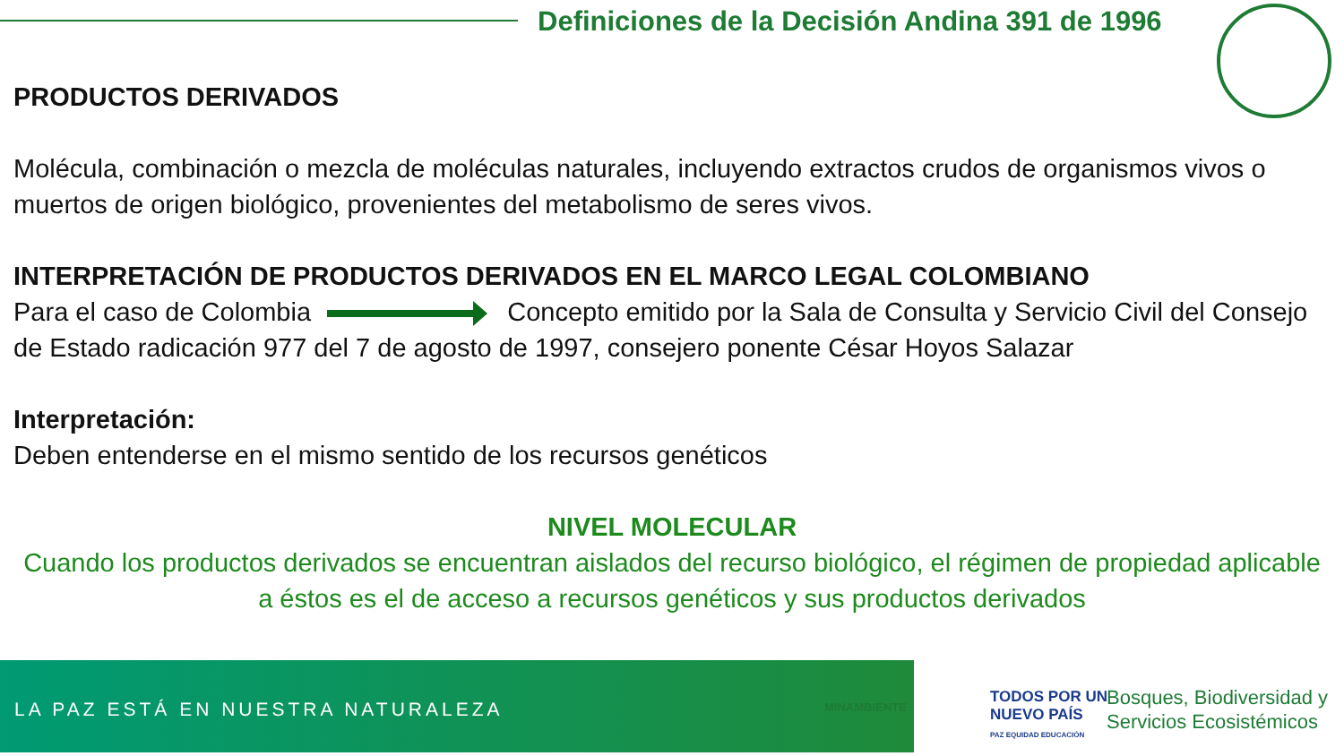Definiciones de la Decisión Andina 391 de 1996
PRODUCTOS DERIVADOS
Molécula, combinación o mezcla de moléculas naturales, incluyendo extractos crudos de organismos vivos o muertos de origen biológico, provenientes del metabolismo de seres vivos.
INTERPRETACIÓN DE PRODUCTOS DERIVADOS EN EL MARCO LEGAL COLOMBIANO
Para el caso de Colombia Concepto emitido por la Sala de Consulta y Servicio Civil del Consejo de Estado radicación 977 del 7 de agosto de 1997, consejero ponente César Hoyos Salazar
Interpretación:
Deben entenderse en el mismo sentido de los recursos genéticos
NIVEL MOLECULAR
Cuando los productos derivados se encuentran aislados del recurso biológico, el régimen de propiedad aplicable a éstos es el de acceso a recursos genéticos y sus productos derivados
LA PAZ ESTÁ EN NUESTRA NATURALEZA
MINAMBIENTE
TODOS POR UN
NUEVO PAÍS
PAZ EQUIDAD EDUCACIÓN
Bosques, Biodiversidad y
Servicios Ecosistémicos